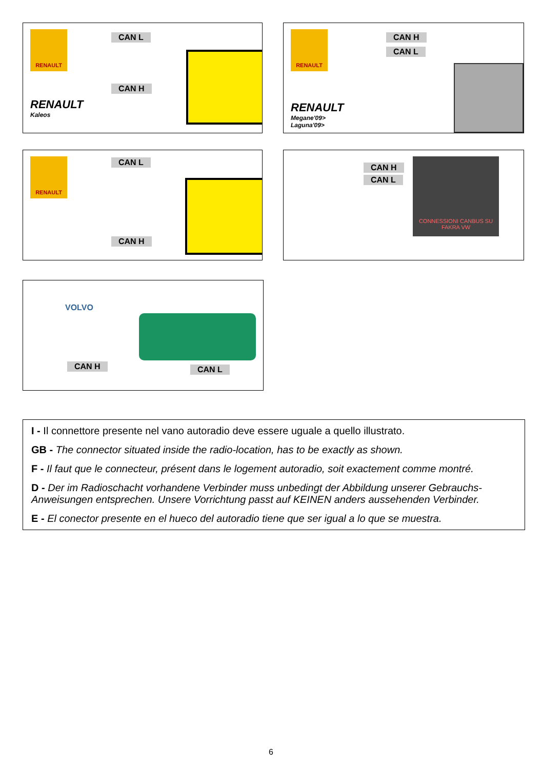RENAULT CAN L
CAN H
RENAULT
Kaleos
RENAULT CAN H
CAN L
RENAULT
Megane'09>
Laguna'09>
RENAULT CAN L
CAN H
CAN H
CAN L
CONNESSIONI CANBUS SU FAKRA VW
VOLVO
CAN H CAN L
I - Il connettore presente nel vano autoradio deve essere uguale a quello illustrato.
GB - The connector situated inside the radio-location, has to be exactly as shown.
F - Il faut que le connecteur, présent dans le logement autoradio, soit exactement comme montré.
D - Der im Radioschacht vorhandene Verbinder muss unbedingt der Abbildung unserer Gebrauchs-Anweisungen entsprechen. Unsere Vorrichtung passt auf KEINEN anders aussehenden Verbinder.
E - El conector presente en el hueco del autoradio tiene que ser igual a lo que se muestra.
6